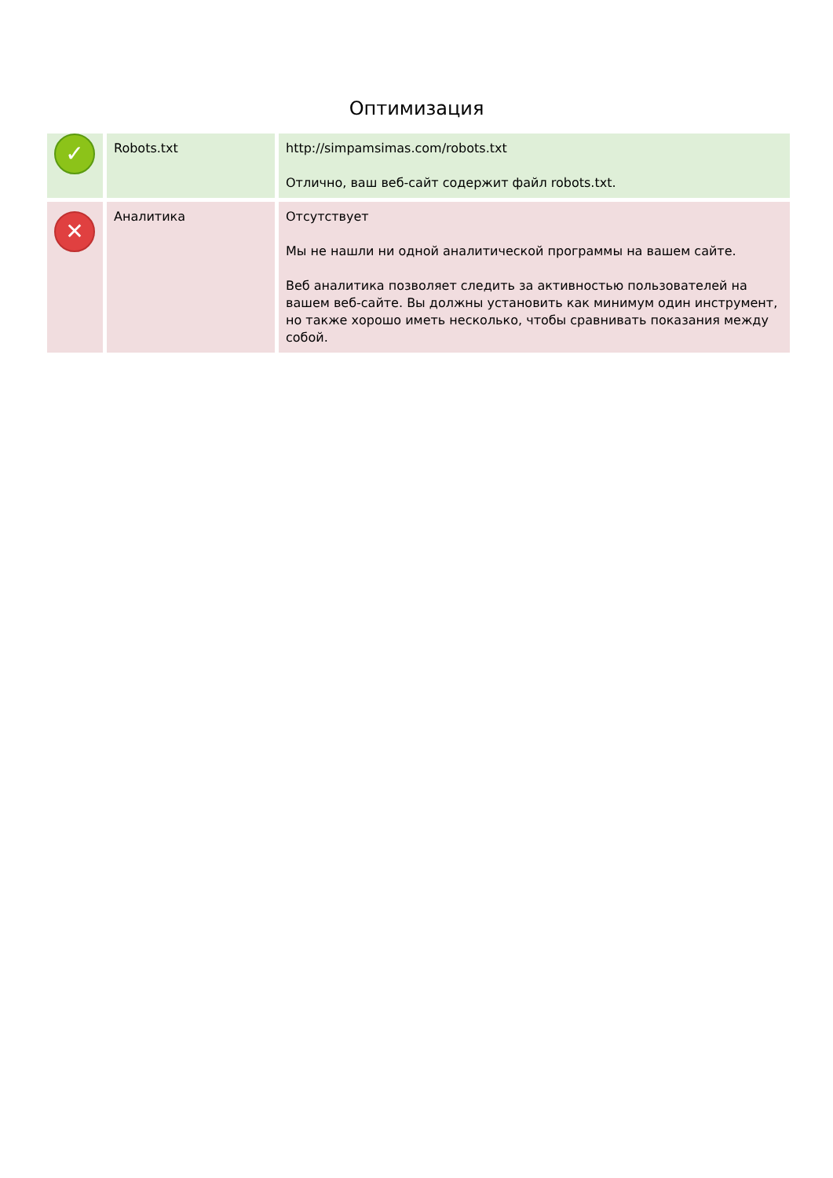Оптимизация
| ✓ | Robots.txt | http://simpamsimas.com/robots.txt Отлично, ваш веб-сайт содержит файл robots.txt. |
| ✕ | Аналитика | Отсутствует Мы не нашли ни одной аналитической программы на вашем сайте. Веб аналитика позволяет следить за активностью пользователей на вашем веб-сайте. Вы должны установить как минимум один инструмент, но также хорошо иметь несколько, чтобы сравнивать показания между собой. |